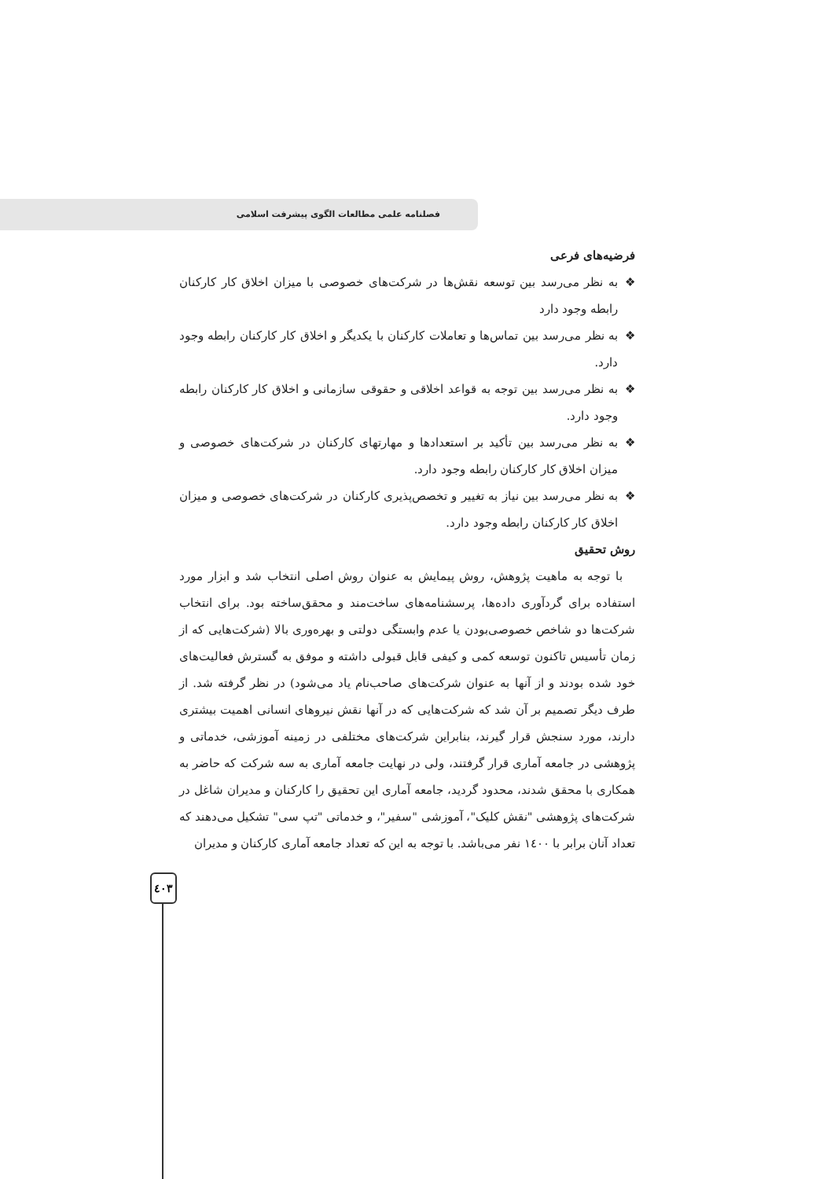فصلنامه علمی مطالعات الگوی پیشرفت اسلامی
فرضیه‌های فرعی
❖ به نظر می‌رسد بین توسعه نقش‌ها در شرکت‌های خصوصی با میزان اخلاق کار کارکنان رابطه وجود دارد
❖ به نظر می‌رسد بین تماس‌ها و تعاملات کارکنان با یکدیگر و اخلاق کار کارکنان رابطه وجود دارد.
❖ به نظر می‌رسد بین توجه به قواعد اخلاقی و حقوقی سازمانی و اخلاق کار کارکنان رابطه وجود دارد.
❖ به نظر می‌رسد بین تأکید بر استعدادها و مهارتهای کارکنان در شرکت‌های خصوصی و میزان اخلاق کار کارکنان رابطه وجود دارد.
❖ به نظر می‌رسد بین نیاز به تغییر و تخصص‌پذیری کارکنان در شرکت‌های خصوصی و میزان اخلاق کار کارکنان رابطه وجود دارد.
روش تحقیق
با توجه به ماهیت پژوهش، روش پیمایش به عنوان روش اصلی انتخاب شد و ابزار مورد استفاده برای گردآوری داده‌ها، پرسشنامه‌های ساخت‌مند و محقق‌ساخته بود. برای انتخاب شرکت‌ها دو شاخص خصوصی‌بودن یا عدم وابستگی دولتی و بهره‌وری بالا (شرکت‌هایی که از زمان تأسیس تاکنون توسعه کمی و کیفی قابل قبولی داشته و موفق به گسترش فعالیت‌های خود شده بودند و از آنها به عنوان شرکت‌های صاحب‌نام یاد می‌شود) در نظر گرفته شد. از طرف دیگر تصمیم بر آن شد که شرکت‌هایی که در آنها نقش نیروهای انسانی اهمیت بیشتری دارند، مورد سنجش قرار گیرند، بنابراین شرکت‌های مختلفی در زمینه آموزشی، خدماتی و پژوهشی در جامعه آماری قرار گرفتند، ولی در نهایت جامعه آماری به سه شرکت که حاضر به همکاری با محقق شدند، محدود گردید، جامعه آماری این تحقیق را کارکنان و مدیران شاغل در شرکت‌های پژوهشی "نقش کلیک"، آموزشی "سفیر"، و خدماتی "تپ سی" تشکیل می‌دهند که تعداد آنان برابر با ١٤٠٠ نفر می‌باشد. با توجه به این که تعداد جامعه آماری کارکنان و مدیران
٤٠٣